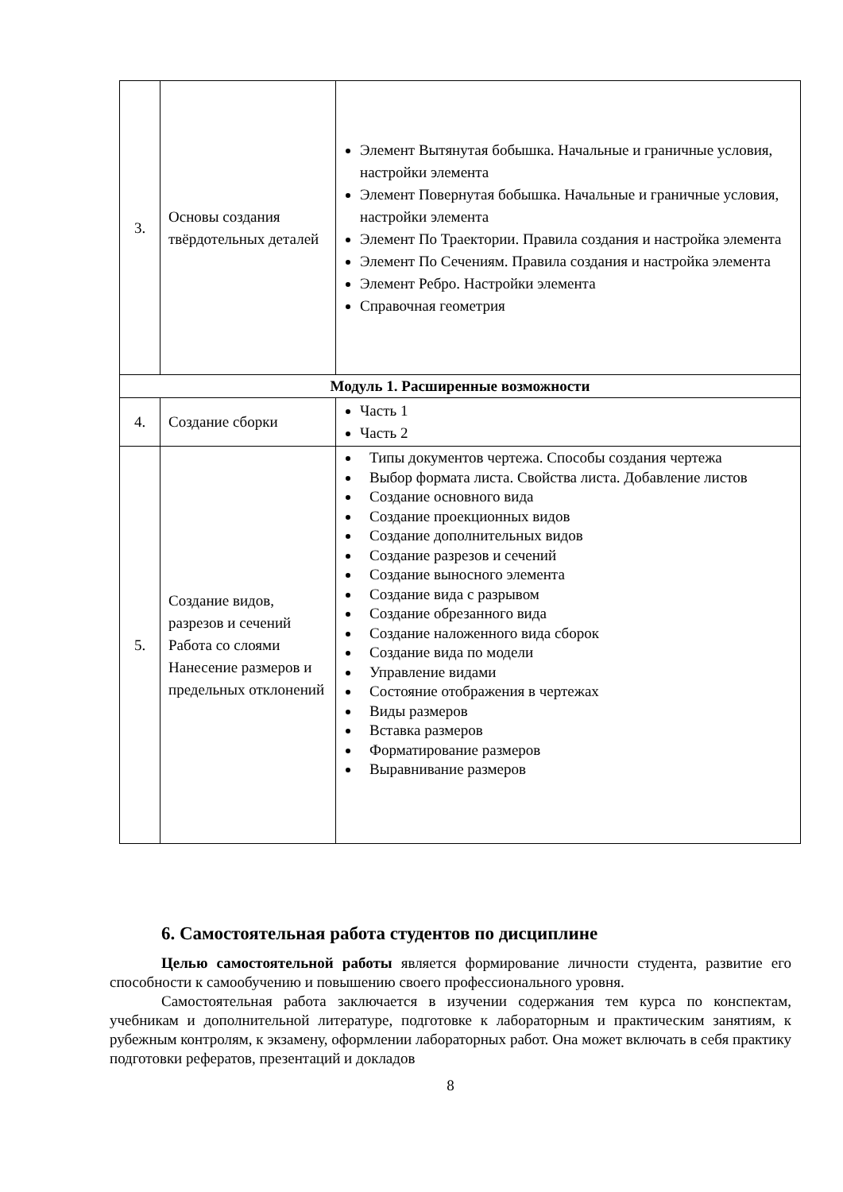| 3. | Основы создания твёрдотельных деталей | Элемент Вытянутая бобышка. Начальные и граничные условия, настройки элемента Элемент Повернутая бобышка. Начальные и граничные условия, настройки элемента Элемент По Траектории. Правила создания и настройка элемента Элемент По Сечениям. Правила создания и настройка элемента Элемент Ребро. Настройки элемента Справочная геометрия |
| Модуль 1. Расширенные возможности | | |
| 4. | Создание сборки | Часть 1 Часть 2 |
| 5. | Создание видов, разрезов и сечений Работа со слоями Нанесение размеров и предельных отклонений | Типы документов чертежа. Способы создания чертежа Выбор формата листа. Свойства листа. Добавление листов Создание основного вида Создание проекционных видов Создание дополнительных видов Создание разрезов и сечений Создание выносного элемента Создание вида с разрывом Создание обрезанного вида Создание наложенного вида сборок Создание вида по модели Управление видами Состояние отображения в чертежах Виды размеров Вставка размеров Форматирование размеров Выравнивание размеров |
6. Самостоятельная работа студентов по дисциплине
Целью самостоятельной работы является формирование личности студента, развитие его способности к самообучению и повышению своего профессионального уровня.
Самостоятельная работа заключается в изучении содержания тем курса по конспектам, учебникам и дополнительной литературе, подготовке к лабораторным и практическим занятиям, к рубежным контролям, к экзамену, оформлении лабораторных работ. Она может включать в себя практику подготовки рефератов, презентаций и докладов
8